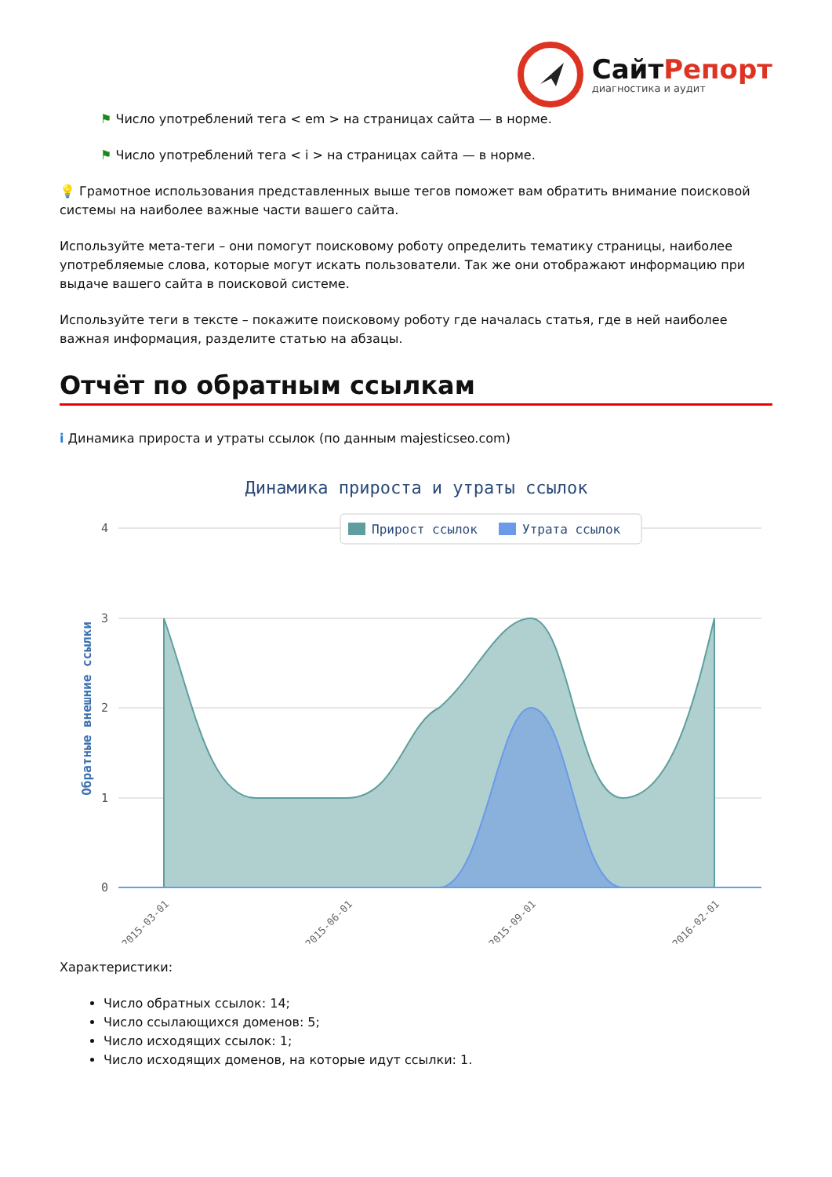СайтРепорт
диагностика и аудит
⚑ Число употреблений тега < em > на страницах сайта — в норме.
⚑ Число употреблений тега < i > на страницах сайта — в норме.
💡 Грамотное использования представленных выше тегов поможет вам обратить внимание поисковой системы на наиболее важные части вашего сайта.
Используйте мета-теги – они помогут поисковому роботу определить тематику страницы, наиболее употребляемые слова, которые могут искать пользователи. Так же они отображают информацию при выдаче вашего сайта в поисковой системе.
Используйте теги в тексте – покажите поисковому роботу где началась статья, где в ней наиболее важная информация, разделите статью на абзацы.
Отчёт по обратным ссылкам
i Динамика прироста и утраты ссылок (по данным majesticseo.com)
Динамика прироста и утраты ссылок
4
3
2
1
0
Обратные внешние ссылки
Прирост ссылок
Утрата ссылок
2015-03-01
2015-06-01
2015-09-01
2016-02-01
Характеристики:
Число обратных ссылок: 14;
Число ссылающихся доменов: 5;
Число исходящих ссылок: 1;
Число исходящих доменов, на которые идут ссылки: 1.